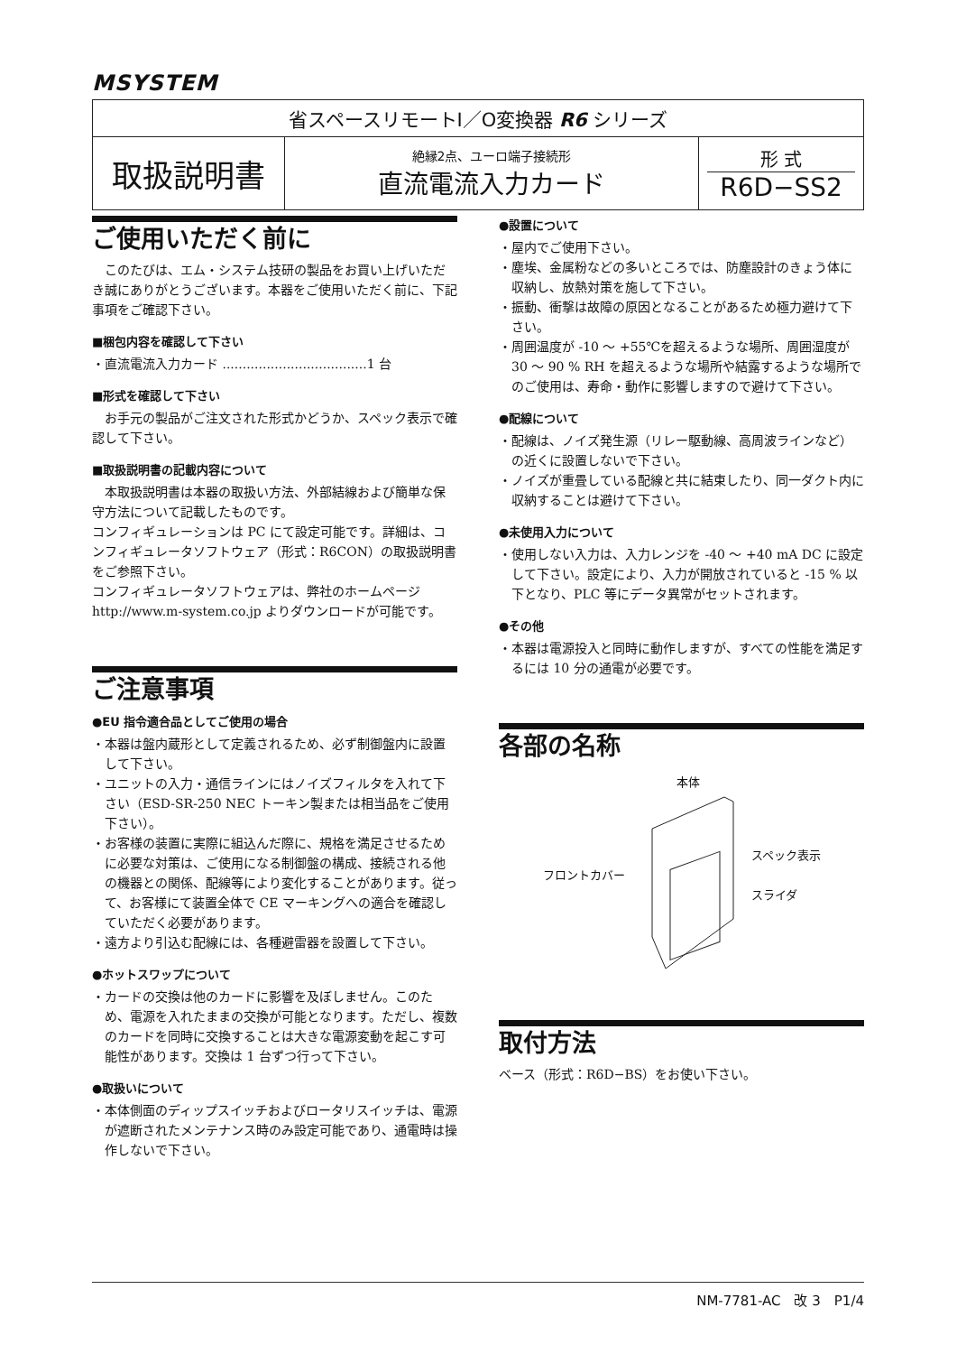MSYSTEM
| 省スペースリモートI／O変換器 R6 シリーズ | | |
| 取扱説明書 | 絶縁2点、ユーロ端子接続形 直流電流入力カード | 形 式 R6D−SS2 |
ご使用いただく前に
　このたびは、エム・システム技研の製品をお買い上げいただき誠にありがとうございます。本器をご使用いただく前に、下記事項をご確認下さい。
■梱包内容を確認して下さい
・直流電流入力カード ....................................1 台
■形式を確認して下さい
　お手元の製品がご注文された形式かどうか、スペック表示で確認して下さい。
■取扱説明書の記載内容について
　本取扱説明書は本器の取扱い方法、外部結線および簡単な保守方法について記載したものです。
コンフィギュレーションは PC にて設定可能です。詳細は、コンフィギュレータソフトウェア（形式：R6CON）の取扱説明書をご参照下さい。
コンフィギュレータソフトウェアは、弊社のホームページ http://www.m-system.co.jp よりダウンロードが可能です。
ご注意事項
●EU 指令適合品としてご使用の場合
・本器は盤内蔵形として定義されるため、必ず制御盤内に設置して下さい。
・ユニットの入力・通信ラインにはノイズフィルタを入れて下さい（ESD-SR-250 NEC トーキン製または相当品をご使用下さい）。
・お客様の装置に実際に組込んだ際に、規格を満足させるために必要な対策は、ご使用になる制御盤の構成、接続される他の機器との関係、配線等により変化することがあります。従って、お客様にて装置全体で CE マーキングへの適合を確認していただく必要があります。
・遠方より引込む配線には、各種避雷器を設置して下さい。
●ホットスワップについて
・カードの交換は他のカードに影響を及ぼしません。このため、電源を入れたままの交換が可能となります。ただし、複数のカードを同時に交換することは大きな電源変動を起こす可能性があります。交換は 1 台ずつ行って下さい。
●取扱いについて
・本体側面のディップスイッチおよびロータリスイッチは、電源が遮断されたメンテナンス時のみ設定可能であり、通電時は操作しないで下さい。
●設置について
・屋内でご使用下さい。
・塵埃、金属粉などの多いところでは、防塵設計のきょう体に収納し、放熱対策を施して下さい。
・振動、衝撃は故障の原因となることがあるため極力避けて下さい。
・周囲温度が -10 ～ +55℃を超えるような場所、周囲湿度が 30 ～ 90 % RH を超えるような場所や結露するような場所でのご使用は、寿命・動作に影響しますので避けて下さい。
●配線について
・配線は、ノイズ発生源（リレー駆動線、高周波ラインなど）の近くに設置しないで下さい。
・ノイズが重畳している配線と共に結束したり、同一ダクト内に収納することは避けて下さい。
●未使用入力について
・使用しない入力は、入力レンジを -40 ～ +40 mA DC に設定して下さい。設定により、入力が開放されていると -15 % 以下となり、PLC 等にデータ異常がセットされます。
●その他
・本器は電源投入と同時に動作しますが、すべての性能を満足するには 10 分の通電が必要です。
各部の名称
フロントカバー 本体
スペック表示
スライダ
取付方法
ベース（形式：R6D−BS）をお使い下さい。
NM-7781-AC　改 3　P1/4